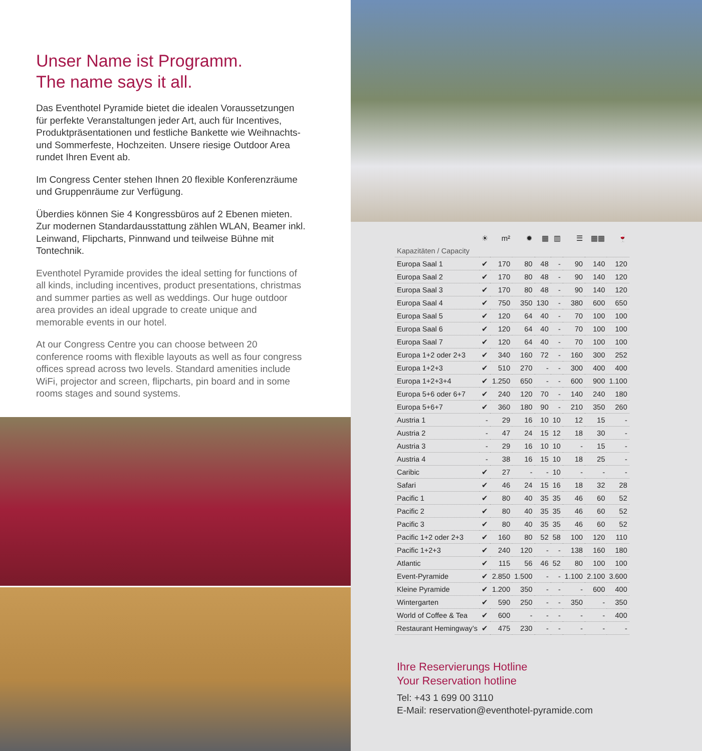Unser Name ist Programm.
The name says it all.
Das Eventhotel Pyramide bietet die idealen Voraussetzungen für perfekte Veranstaltungen jeder Art, auch für Incentives, Produktpräsentationen und festliche Bankette wie Weihnachts- und Sommerfeste, Hochzeiten. Unsere riesige Outdoor Area rundet Ihren Event ab.
Im Congress Center stehen Ihnen 20 flexible Konferenzräume und Gruppenräume zur Verfügung.
Überdies können Sie 4 Kongressbüros auf 2 Ebenen mieten. Zur modernen Standardausstattung zählen WLAN, Beamer inkl. Leinwand, Flipcharts, Pinnwand und teilweise Bühne mit Tontechnik.
Eventhotel Pyramide provides the ideal setting for functions of all kinds, including incentives, product presentations, christmas and summer parties as well as weddings. Our huge outdoor area provides an ideal upgrade to create unique and memorable events in our hotel.
At our Congress Centre you can choose between 20 conference rooms with flexible layouts as well as four congress offices spread across two levels. Standard amenities include WiFi, projector and screen, flipcharts, pin board and in some rooms stages and sound systems.
| | ☀ | m² | ✹ | ▦ | ▥ | ☰ | ▦▦ | 🍷 |
| --- | --- | --- | --- | --- | --- | --- | --- | --- |
| Kapazitäten / Capacity | | | | | | | | |
| Europa Saal 1 | ✔ | 170 | 80 | 48 | - | 90 | 140 | 120 |
| Europa Saal 2 | ✔ | 170 | 80 | 48 | - | 90 | 140 | 120 |
| Europa Saal 3 | ✔ | 170 | 80 | 48 | - | 90 | 140 | 120 |
| Europa Saal 4 | ✔ | 750 | 350 | 130 | - | 380 | 600 | 650 |
| Europa Saal 5 | ✔ | 120 | 64 | 40 | - | 70 | 100 | 100 |
| Europa Saal 6 | ✔ | 120 | 64 | 40 | - | 70 | 100 | 100 |
| Europa Saal 7 | ✔ | 120 | 64 | 40 | - | 70 | 100 | 100 |
| Europa 1+2 oder 2+3 | ✔ | 340 | 160 | 72 | - | 160 | 300 | 252 |
| Europa 1+2+3 | ✔ | 510 | 270 | - | - | 300 | 400 | 400 |
| Europa 1+2+3+4 | ✔ | 1.250 | 650 | - | - | 600 | 900 | 1.100 |
| Europa 5+6 oder 6+7 | ✔ | 240 | 120 | 70 | - | 140 | 240 | 180 |
| Europa 5+6+7 | ✔ | 360 | 180 | 90 | - | 210 | 350 | 260 |
| Austria 1 | - | 29 | 16 | 10 | 10 | 12 | 15 | - |
| Austria 2 | - | 47 | 24 | 15 | 12 | 18 | 30 | - |
| Austria 3 | - | 29 | 16 | 10 | 10 | - | 15 | - |
| Austria 4 | - | 38 | 16 | 15 | 10 | 18 | 25 | - |
| Caribic | ✔ | 27 | - | - | 10 | - | - | - |
| Safari | ✔ | 46 | 24 | 15 | 16 | 18 | 32 | 28 |
| Pacific 1 | ✔ | 80 | 40 | 35 | 35 | 46 | 60 | 52 |
| Pacific 2 | ✔ | 80 | 40 | 35 | 35 | 46 | 60 | 52 |
| Pacific 3 | ✔ | 80 | 40 | 35 | 35 | 46 | 60 | 52 |
| Pacific 1+2 oder 2+3 | ✔ | 160 | 80 | 52 | 58 | 100 | 120 | 110 |
| Pacific 1+2+3 | ✔ | 240 | 120 | - | - | 138 | 160 | 180 |
| Atlantic | ✔ | 115 | 56 | 46 | 52 | 80 | 100 | 100 |
| Event-Pyramide | ✔ | 2.850 | 1.500 | - | - | 1.100 | 2.100 | 3.600 |
| Kleine Pyramide | ✔ | 1.200 | 350 | - | - | - | 600 | 400 |
| Wintergarten | ✔ | 590 | 250 | - | - | 350 | - | 350 |
| World of Coffee & Tea | ✔ | 600 | - | - | - | - | - | 400 |
| Restaurant Hemingway’s | ✔ | 475 | 230 | - | - | - | - | - |
Ihre Reservierungs Hotline
Your Reservation hotline
Tel: +43 1 699 00 3110
E-Mail: reservation@eventhotel-pyramide.com